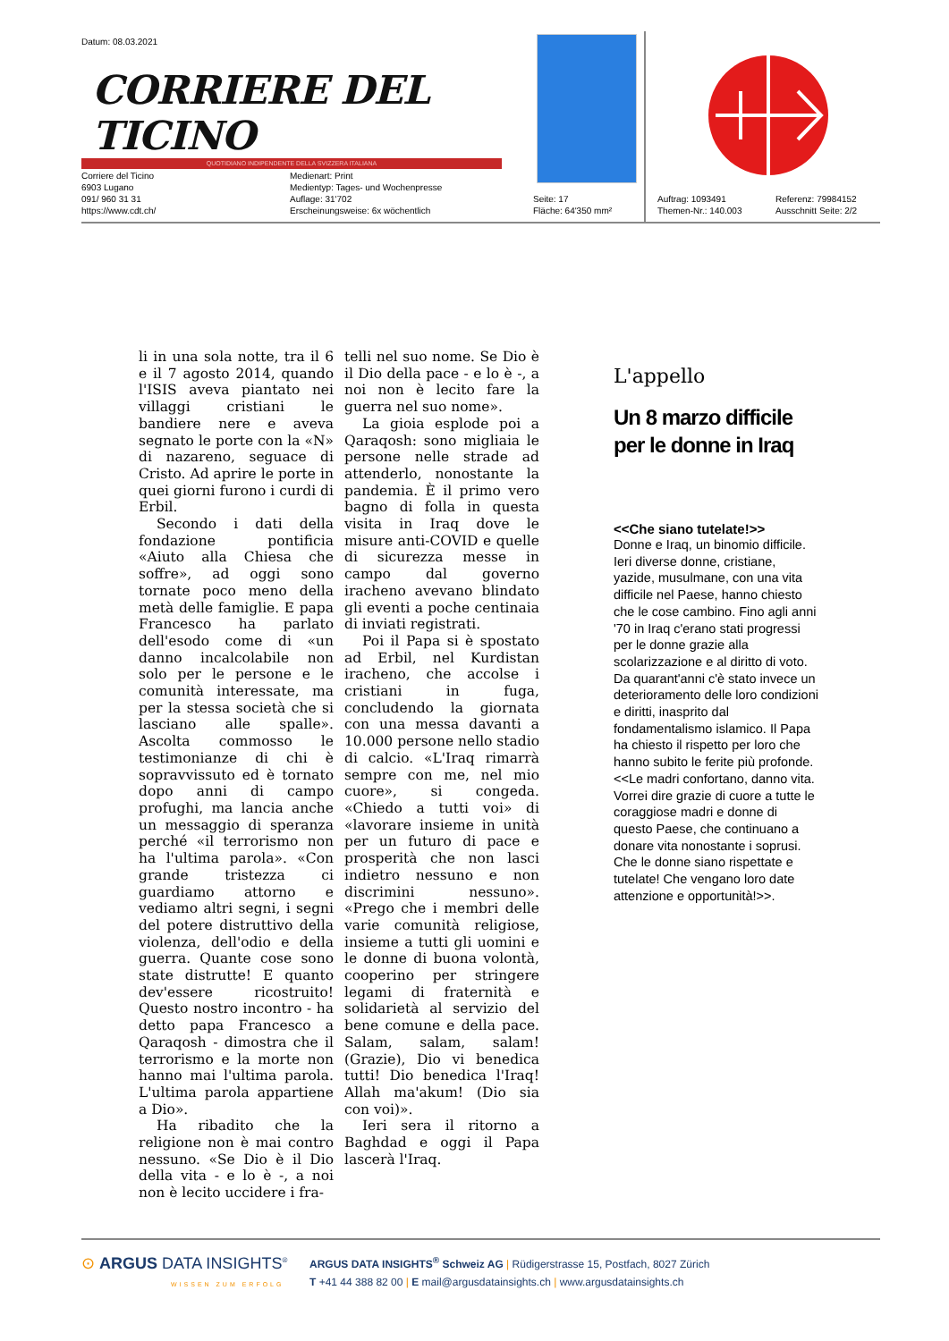Datum: 08.03.2021
CORRIERE DEL TICINO
QUOTIDIANO INDIPENDENTE DELLA SVIZZERA ITALIANA
Corriere del Ticino
6903 Lugano
091/ 960 31 31
https://www.cdt.ch/
Medienart: Print
Medientyp: Tages- und Wochenpresse
Auflage: 31'702
Erscheinungsweise: 6x wöchentlich
Seite: 17
Fläche: 64'350 mm²
Auftrag: 1093491
Themen-Nr.: 140.003
Referenz: 79984152
Ausschnitt Seite: 2/2
li in una sola notte, tra il 6 e il 7 agosto 2014, quando l'ISIS aveva piantato nei villaggi cristiani le bandiere nere e aveva segnato le porte con la «N» di nazareno, seguace di Cristo. Ad aprire le porte in quei giorni furono i curdi di Erbil.
Secondo i dati della fondazione pontificia «Aiuto alla Chiesa che soffre», ad oggi sono tornate poco meno della metà delle famiglie. E papa Francesco ha parlato dell'esodo come di «un danno incalcolabile non solo per le persone e le comunità interessate, ma per la stessa società che si lasciano alle spalle». Ascolta commosso le testimonianze di chi è sopravvissuto ed è tornato dopo anni di campo profughi, ma lancia anche un messaggio di speranza perché «il terrorismo non ha l'ultima parola». «Con grande tristezza ci guardiamo attorno e vediamo altri segni, i segni del potere distruttivo della violenza, dell'odio e della guerra. Quante cose sono state distrutte! E quanto dev'essere ricostruito! Questo nostro incontro - ha detto papa Francesco a Qaraqosh - dimostra che il terrorismo e la morte non hanno mai l'ultima parola. L'ultima parola appartiene a Dio».
Ha ribadito che la religione non è mai contro nessuno. «Se Dio è il Dio della vita - e lo è -, a noi non è lecito uccidere i fra-
telli nel suo nome. Se Dio è il Dio della pace - e lo è -, a noi non è lecito fare la guerra nel suo nome».
La gioia esplode poi a Qaraqosh: sono migliaia le persone nelle strade ad attenderlo, nonostante la pandemia. È il primo vero bagno di folla in questa visita in Iraq dove le misure anti-COVID e quelle di sicurezza messe in campo dal governo iracheno avevano blindato gli eventi a poche centinaia di inviati registrati.
Poi il Papa si è spostato ad Erbil, nel Kurdistan iracheno, che accolse i cristiani in fuga, concludendo la giornata con una messa davanti a 10.000 persone nello stadio di calcio. «L'Iraq rimarrà sempre con me, nel mio cuore», si congeda. «Chiedo a tutti voi» di «lavorare insieme in unità per un futuro di pace e prosperità che non lasci indietro nessuno e non discrimini nessuno». «Prego che i membri delle varie comunità religiose, insieme a tutti gli uomini e le donne di buona volontà, cooperino per stringere legami di fraternità e solidarietà al servizio del bene comune e della pace. Salam, salam, salam! (Grazie), Dio vi benedica tutti! Dio benedica l'Iraq! Allah ma'akum! (Dio sia con voi)».
Ieri sera il ritorno a Baghdad e oggi il Papa lascerà l'Iraq.
L'appello
Un 8 marzo difficile per le donne in Iraq
<<Che siano tutelate!>>
Donne e Iraq, un binomio difficile. Ieri diverse donne, cristiane, yazide, musulmane, con una vita difficile nel Paese, hanno chiesto che le cose cambino. Fino agli anni '70 in Iraq c'erano stati progressi per le donne grazie alla scolarizzazione e al diritto di voto. Da quarant'anni c'è stato invece un deterioramento delle loro condizioni e diritti, inasprito dal fondamentalismo islamico. Il Papa ha chiesto il rispetto per loro che hanno subito le ferite più profonde. <<Le madri confortano, danno vita. Vorrei dire grazie di cuore a tutte le coraggiose madri e donne di questo Paese, che continuano a donare vita nonostante i soprusi. Che le donne siano rispettate e tutelate! Che vengano loro date attenzione e opportunità!>>.
⊙ ARGUS DATA INSIGHTS<sup>®</sup>
WISSEN ZUM ERFOLG
ARGUS DATA INSIGHTS<sup>®</sup> Schweiz AG | Rüdigerstrasse 15, Postfach, 8027 Zürich
T +41 44 388 82 00 | E mail@argusdatainsights.ch | www.argusdatainsights.ch